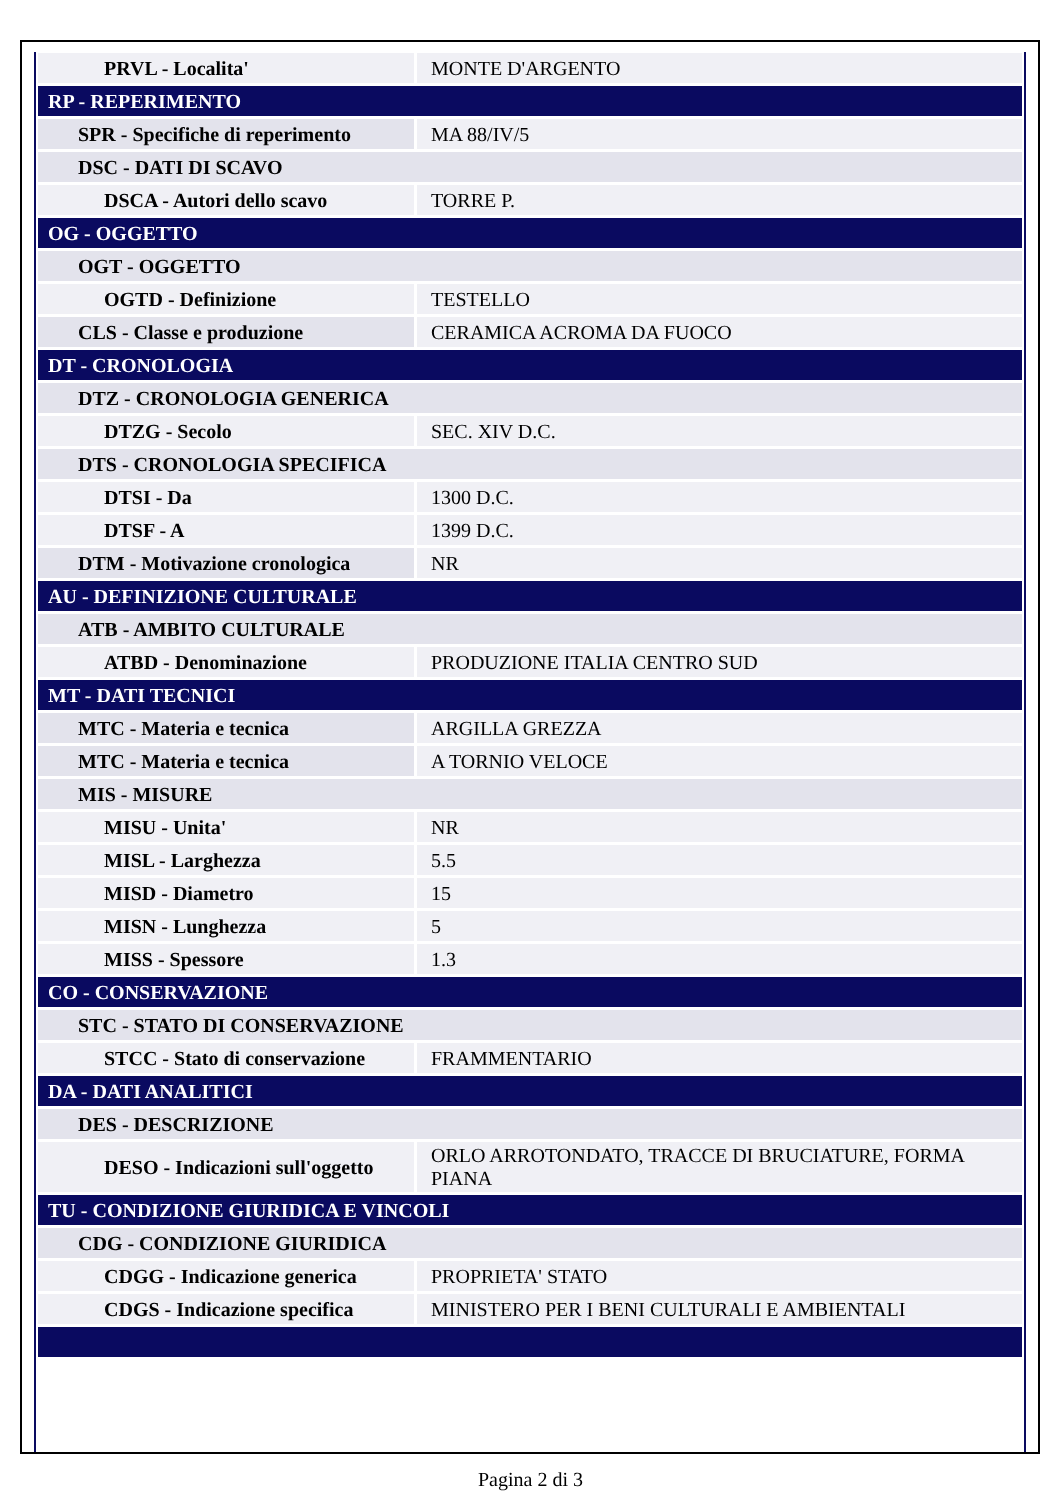| PRVL - Localita' | MONTE D'ARGENTO |
| RP - REPERIMENTO | |
| SPR - Specifiche di reperimento | MA 88/IV/5 |
| DSC - DATI DI SCAVO | |
| DSCA - Autori dello scavo | TORRE P. |
| OG - OGGETTO | |
| OGT - OGGETTO | |
| OGTD - Definizione | TESTELLO |
| CLS - Classe e produzione | CERAMICA ACROMA DA FUOCO |
| DT - CRONOLOGIA | |
| DTZ - CRONOLOGIA GENERICA | |
| DTZG - Secolo | SEC. XIV D.C. |
| DTS - CRONOLOGIA SPECIFICA | |
| DTSI - Da | 1300 D.C. |
| DTSF - A | 1399 D.C. |
| DTM - Motivazione cronologica | NR |
| AU - DEFINIZIONE CULTURALE | |
| ATB - AMBITO CULTURALE | |
| ATBD - Denominazione | PRODUZIONE ITALIA CENTRO SUD |
| MT - DATI TECNICI | |
| MTC - Materia e tecnica | ARGILLA GREZZA |
| MTC - Materia e tecnica | A TORNIO VELOCE |
| MIS - MISURE | |
| MISU - Unita' | NR |
| MISL - Larghezza | 5.5 |
| MISD - Diametro | 15 |
| MISN - Lunghezza | 5 |
| MISS - Spessore | 1.3 |
| CO - CONSERVAZIONE | |
| STC - STATO DI CONSERVAZIONE | |
| STCC - Stato di conservazione | FRAMMENTARIO |
| DA - DATI ANALITICI | |
| DES - DESCRIZIONE | |
| DESO - Indicazioni sull'oggetto | ORLO ARROTONDATO, TRACCE DI BRUCIATURE, FORMA PIANA |
| TU - CONDIZIONE GIURIDICA E VINCOLI | |
| CDG - CONDIZIONE GIURIDICA | |
| CDGG - Indicazione generica | PROPRIETA' STATO |
| CDGS - Indicazione specifica | MINISTERO PER I BENI CULTURALI E AMBIENTALI |
Pagina 2 di 3